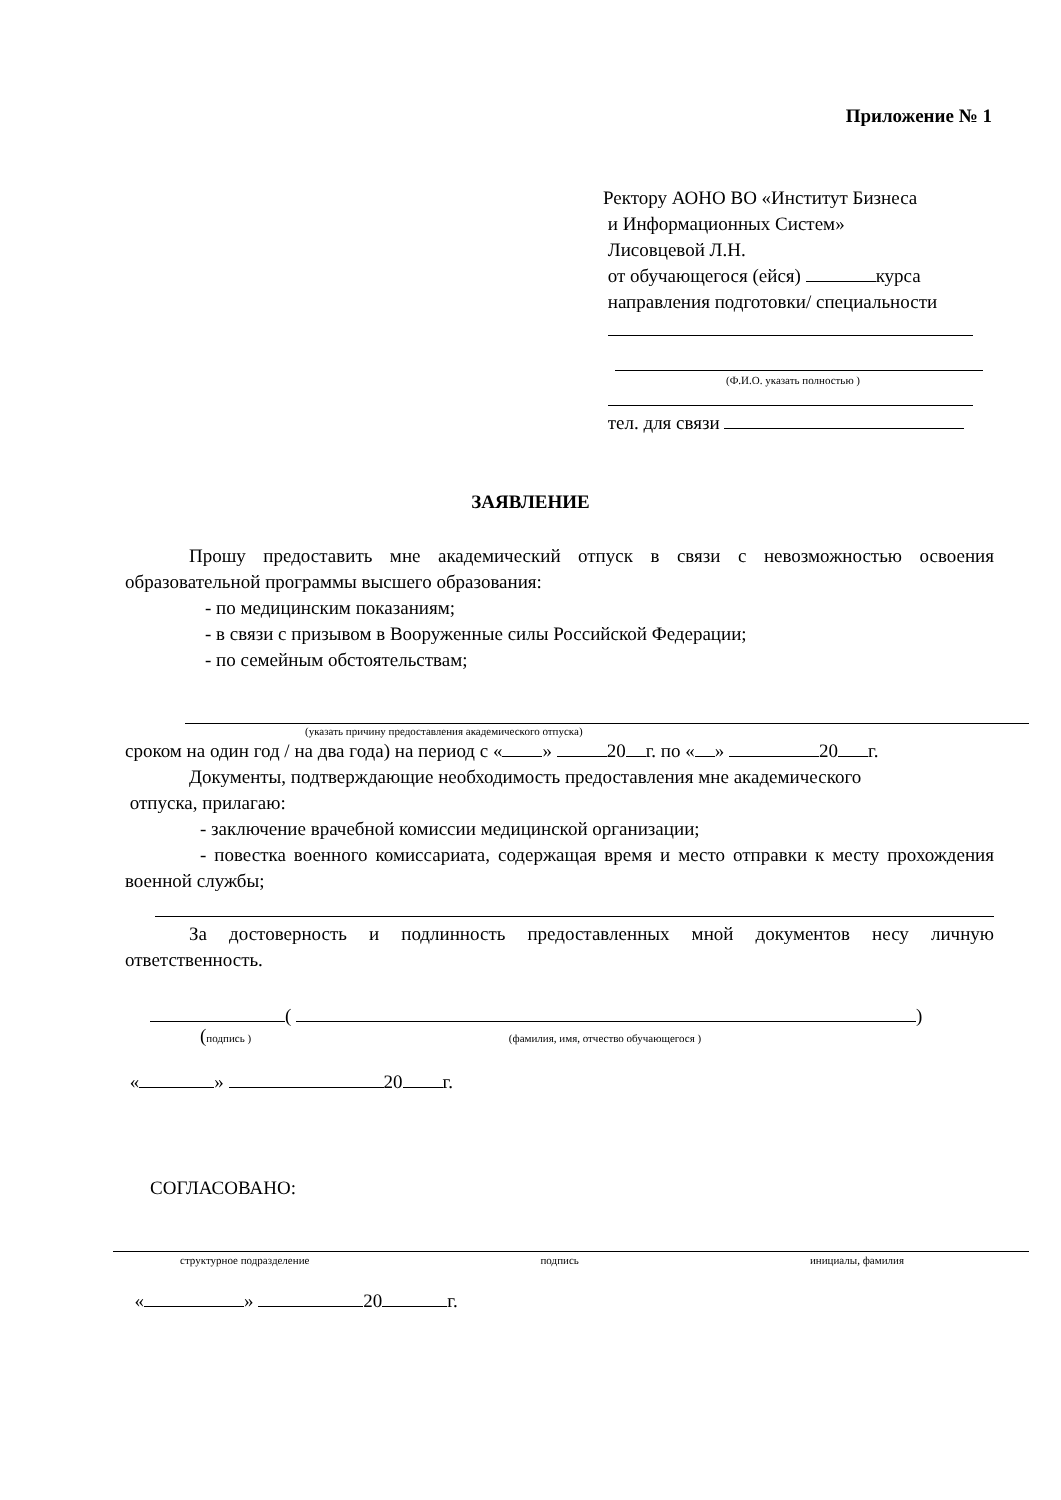Приложение № 1
Ректору АОНО ВО «Институт Бизнеса
и Информационных Систем»
Лисовцевой Л.Н.
от обучающегося (ейся) курса
направления подготовки/ специальности
(Ф.И.О. указать полностью )
тел. для связи
ЗАЯВЛЕНИЕ
Прошу предоставить мне академический отпуск в связи с невозможностью освоения образовательной программы высшего образования:
- по медицинским показаниям;
- в связи с призывом в Вооруженные силы Российской Федерации;
- по семейным обстоятельствам;
(указать причину предоставления академического отпуска)
сроком на один год / на два года) на период с « » 20 г. по « » 20 г.
Документы, подтверждающие необходимость предоставления мне академического
отпуска, прилагаю:
- заключение врачебной комиссии медицинской организации;
- повестка военного комиссариата, содержащая время и место отправки к месту прохождения военной службы;
За достоверность и подлинность предоставленных мной документов несу личную ответственность.
( )
(подпись ) (фамилия, имя, отчество обучающегося )
« » 20 г.
СОГЛАСОВАНО:
структурное подразделение подпись инициалы, фамилия
« » 20 г.